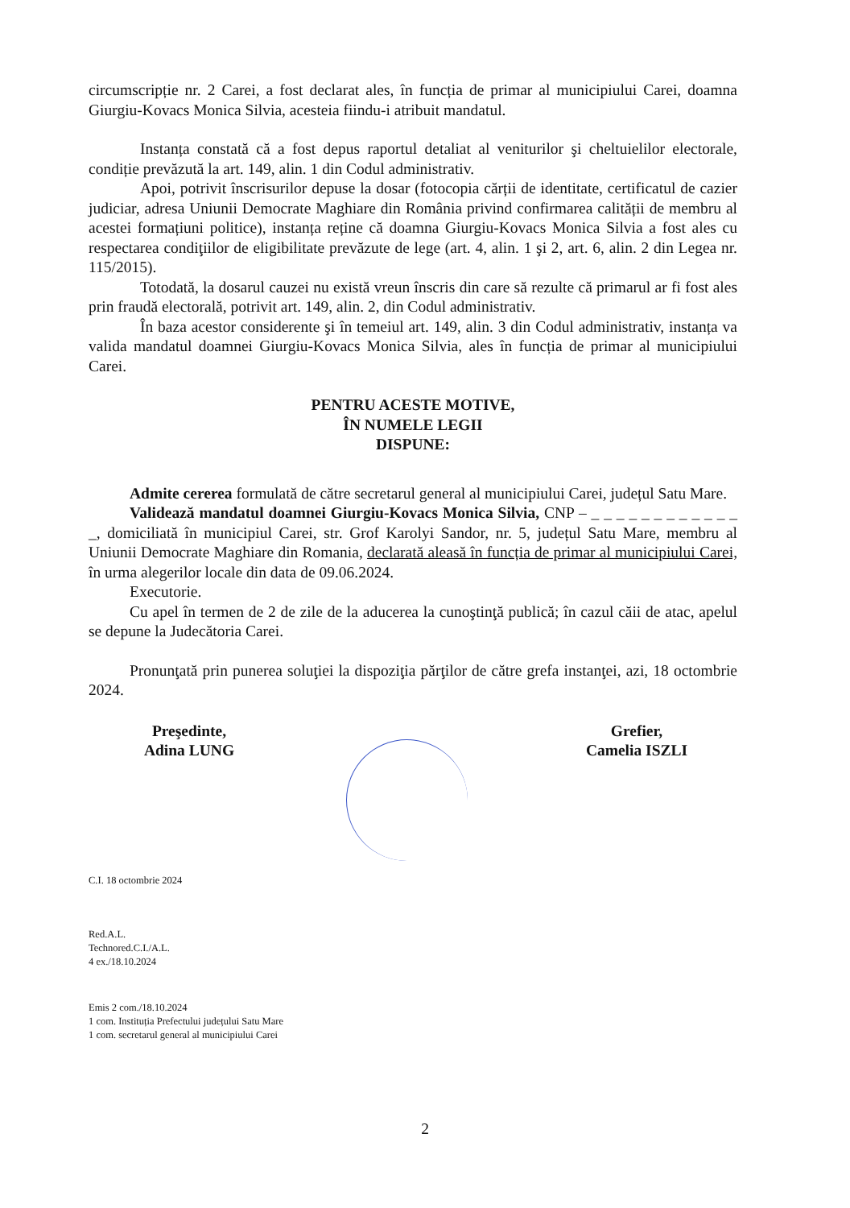circumscripție nr. 2 Carei, a fost declarat ales, în funcția de primar al municipiului Carei, doamna Giurgiu-Kovacs Monica Silvia, acesteia fiindu-i atribuit mandatul.
Instanța constată că a fost depus raportul detaliat al veniturilor şi cheltuielilor electorale, condiție prevăzută la art. 149, alin. 1 din Codul administrativ.
Apoi, potrivit înscrisurilor depuse la dosar (fotocopia cărții de identitate, certificatul de cazier judiciar, adresa Uniunii Democrate Maghiare din România privind confirmarea calității de membru al acestei formațiuni politice), instanța reține că doamna Giurgiu-Kovacs Monica Silvia a fost ales cu respectarea condiţiilor de eligibilitate prevăzute de lege (art. 4, alin. 1 şi 2, art. 6, alin. 2 din Legea nr. 115/2015).
Totodată, la dosarul cauzei nu există vreun înscris din care să rezulte că primarul ar fi fost ales prin fraudă electorală, potrivit art. 149, alin. 2, din Codul administrativ.
În baza acestor considerente şi în temeiul art. 149, alin. 3 din Codul administrativ, instanța va valida mandatul doamnei Giurgiu-Kovacs Monica Silvia, ales în funcția de primar al municipiului Carei.
PENTRU ACESTE MOTIVE,
ÎN NUMELE LEGII
DISPUNE:
Admite cererea formulată de către secretarul general al municipiului Carei, județul Satu Mare.
Validează mandatul doamnei Giurgiu-Kovacs Monica Silvia, CNP – _ _ _ _ _ _ _ _ _ _ _ _ _, domiciliată în municipiul Carei, str. Grof Karolyi Sandor, nr. 5, județul Satu Mare, membru al Uniunii Democrate Maghiare din Romania, declarată aleasă în funcția de primar al municipiului Carei, în urma alegerilor locale din data de 09.06.2024.
Executorie.
Cu apel în termen de 2 de zile de la aducerea la cunoştinţă publică; în cazul căii de atac, apelul se depune la Judecătoria Carei.
Pronunţată prin punerea soluţiei la dispoziţia părţilor de către grefa instanţei, azi, 18 octombrie 2024.
Preşedinte,
Adina LUNG
Grefier,
Camelia ISZLI
C.I. 18 octombrie 2024
Red.A.L.
Technored.C.I./A.L.
4 ex./18.10.2024
Emis 2 com./18.10.2024
1 com. Instituția Prefectului județului Satu Mare
1 com. secretarul general al municipiului Carei
2